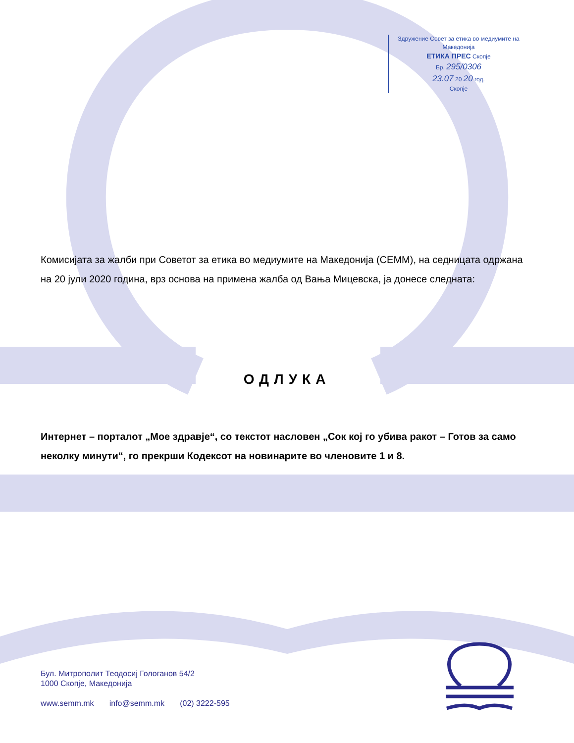Здружение Совет за етика во медиумите на Македонија
ЕТИКА ПРЕС Скопје
Бр. 295/0306
23.07 20 20 год.
Скопје
Комисијата за жалби при Советот за етика во медиумите на Македонија (СЕММ), на седницата одржана на 20 јули 2020 година, врз основа на примена жалба од Вања Мицевска, ја донесе следната:
ОДЛУКА
Интернет – порталот „Мое здравје“, со текстот насловен „Сок кој го убива ракот – Готов за само неколку минути“, го прекрши Кодексот на новинарите во членовите 1 и 8.
Бул. Митрополит Теодосиј Гологанов 54/2
1000 Скопје, Македонија
www.semm.mk info@semm.mk (02) 3222-595